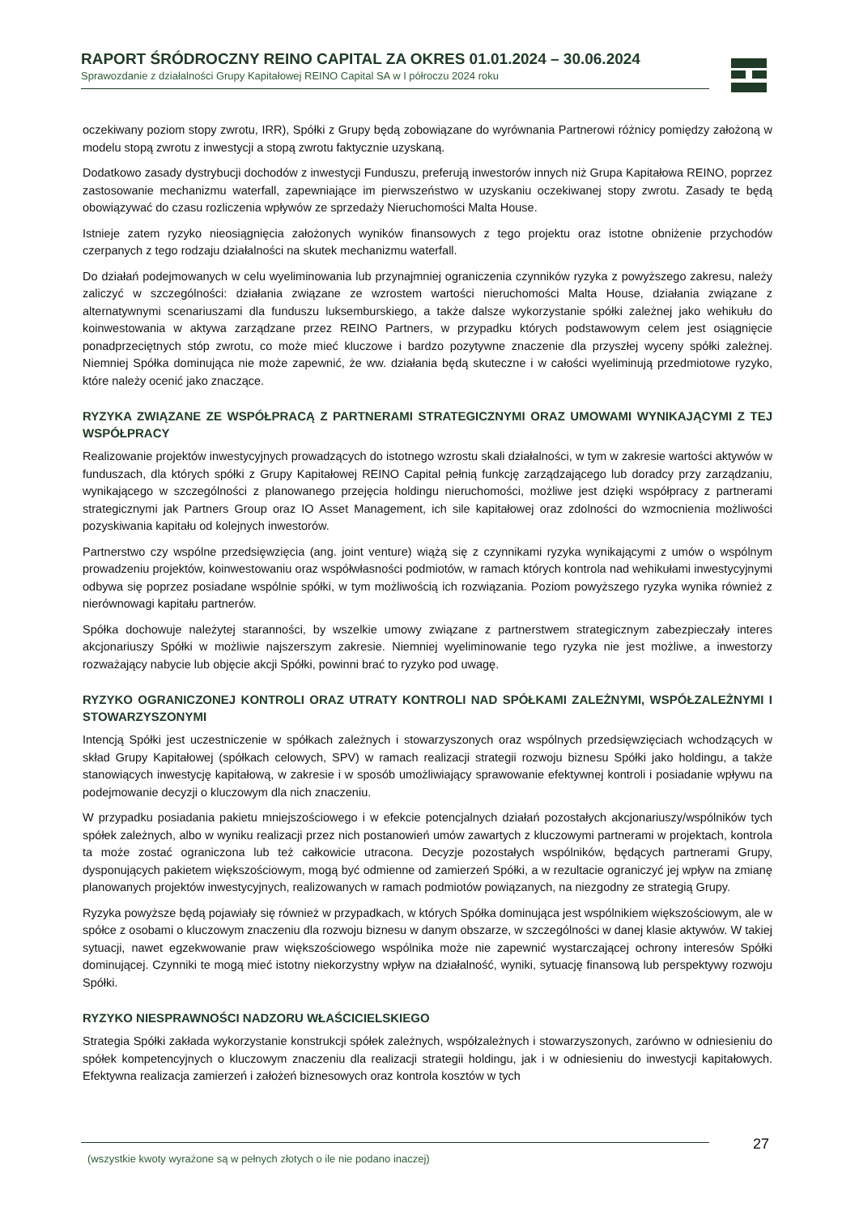RAPORT ŚRÓDROCZNY REINO CAPITAL ZA OKRES 01.01.2024 – 30.06.2024
Sprawozdanie z działalności Grupy Kapitałowej REINO Capital SA w I półroczu 2024 roku
oczekiwany poziom stopy zwrotu, IRR), Spółki z Grupy będą zobowiązane do wyrównania Partnerowi różnicy pomiędzy założoną w modelu stopą zwrotu z inwestycji a stopą zwrotu faktycznie uzyskaną.
Dodatkowo zasady dystrybucji dochodów z inwestycji Funduszu, preferują inwestorów innych niż Grupa Kapitałowa REINO, poprzez zastosowanie mechanizmu waterfall, zapewniające im pierwszeństwo w uzyskaniu oczekiwanej stopy zwrotu. Zasady te będą obowiązywać do czasu rozliczenia wpływów ze sprzedaży Nieruchomości Malta House.
Istnieje zatem ryzyko nieosiągnięcia założonych wyników finansowych z tego projektu oraz istotne obniżenie przychodów czerpanych z tego rodzaju działalności na skutek mechanizmu waterfall.
Do działań podejmowanych w celu wyeliminowania lub przynajmniej ograniczenia czynników ryzyka z powyższego zakresu, należy zaliczyć w szczególności: działania związane ze wzrostem wartości nieruchomości Malta House, działania związane z alternatywnymi scenariuszami dla funduszu luksemburskiego, a także dalsze wykorzystanie spółki zależnej jako wehikułu do koinwestowania w aktywa zarządzane przez REINO Partners, w przypadku których podstawowym celem jest osiągnięcie ponadprzeciętnych stóp zwrotu, co może mieć kluczowe i bardzo pozytywne znaczenie dla przyszłej wyceny spółki zależnej. Niemniej Spółka dominująca nie może zapewnić, że ww. działania będą skuteczne i w całości wyeliminują przedmiotowe ryzyko, które należy ocenić jako znaczące.
RYZYKA ZWIĄZANE ZE WSPÓŁPRACĄ Z PARTNERAMI STRATEGICZNYMI ORAZ UMOWAMI WYNIKAJĄCYMI Z TEJ WSPÓŁPRACY
Realizowanie projektów inwestycyjnych prowadzących do istotnego wzrostu skali działalności, w tym w zakresie wartości aktywów w funduszach, dla których spółki z Grupy Kapitałowej REINO Capital pełnią funkcję zarządzającego lub doradcy przy zarządzaniu, wynikającego w szczególności z planowanego przejęcia holdingu nieruchomości, możliwe jest dzięki współpracy z partnerami strategicznymi jak Partners Group oraz IO Asset Management, ich sile kapitałowej oraz zdolności do wzmocnienia możliwości pozyskiwania kapitału od kolejnych inwestorów.
Partnerstwo czy wspólne przedsięwzięcia (ang. joint venture) wiążą się z czynnikami ryzyka wynikającymi z umów o wspólnym prowadzeniu projektów, koinwestowaniu oraz współwłasności podmiotów, w ramach których kontrola nad wehikułami inwestycyjnymi odbywa się poprzez posiadane wspólnie spółki, w tym możliwością ich rozwiązania. Poziom powyższego ryzyka wynika również z nierównowagi kapitału partnerów.
Spółka dochowuje należytej staranności, by wszelkie umowy związane z partnerstwem strategicznym zabezpieczały interes akcjonariuszy Spółki w możliwie najszerszym zakresie. Niemniej wyeliminowanie tego ryzyka nie jest możliwe, a inwestorzy rozważający nabycie lub objęcie akcji Spółki, powinni brać to ryzyko pod uwagę.
RYZYKO OGRANICZONEJ KONTROLI ORAZ UTRATY KONTROLI NAD SPÓŁKAMI ZALEŻNYMI, WSPÓŁZALEŻNYMI I STOWARZYSZONYMI
Intencją Spółki jest uczestniczenie w spółkach zależnych i stowarzyszonych oraz wspólnych przedsięwzięciach wchodzących w skład Grupy Kapitałowej (spółkach celowych, SPV) w ramach realizacji strategii rozwoju biznesu Spółki jako holdingu, a także stanowiących inwestycję kapitałową, w zakresie i w sposób umożliwiający sprawowanie efektywnej kontroli i posiadanie wpływu na podejmowanie decyzji o kluczowym dla nich znaczeniu.
W przypadku posiadania pakietu mniejszościowego i w efekcie potencjalnych działań pozostałych akcjonariuszy/wspólników tych spółek zależnych, albo w wyniku realizacji przez nich postanowień umów zawartych z kluczowymi partnerami w projektach, kontrola ta może zostać ograniczona lub też całkowicie utracona. Decyzje pozostałych wspólników, będących partnerami Grupy, dysponujących pakietem większościowym, mogą być odmienne od zamierzeń Spółki, a w rezultacie ograniczyć jej wpływ na zmianę planowanych projektów inwestycyjnych, realizowanych w ramach podmiotów powiązanych, na niezgodny ze strategią Grupy.
Ryzyka powyższe będą pojawiały się również w przypadkach, w których Spółka dominująca jest wspólnikiem większościowym, ale w spółce z osobami o kluczowym znaczeniu dla rozwoju biznesu w danym obszarze, w szczególności w danej klasie aktywów. W takiej sytuacji, nawet egzekwowanie praw większościowego wspólnika może nie zapewnić wystarczającej ochrony interesów Spółki dominującej. Czynniki te mogą mieć istotny niekorzystny wpływ na działalność, wyniki, sytuację finansową lub perspektywy rozwoju Spółki.
RYZYKO NIESPRAWNOŚCI NADZORU WŁAŚCICIELSKIEGO
Strategia Spółki zakłada wykorzystanie konstrukcji spółek zależnych, współzależnych i stowarzyszonych, zarówno w odniesieniu do spółek kompetencyjnych o kluczowym znaczeniu dla realizacji strategii holdingu, jak i w odniesieniu do inwestycji kapitałowych. Efektywna realizacja zamierzeń i założeń biznesowych oraz kontrola kosztów w tych
(wszystkie kwoty wyrażone są w pełnych złotych o ile nie podano inaczej) 27